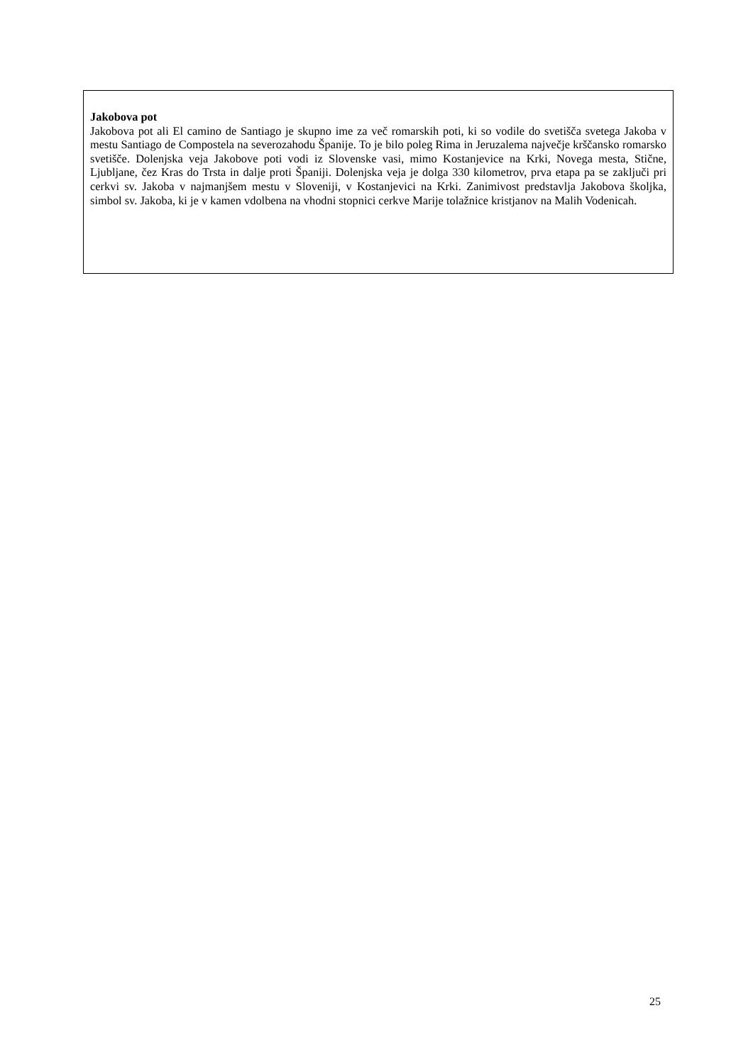Jakobova pot
Jakobova pot ali El camino de Santiago je skupno ime za več romarskih poti, ki so vodile do svetišča svetega Jakoba v mestu Santiago de Compostela na severozahodu Španije. To je bilo poleg Rima in Jeruzalema največje krščansko romarsko svetišče. Dolenjska veja Jakobove poti vodi iz Slovenske vasi, mimo Kostanjevice na Krki, Novega mesta, Stične, Ljubljane, čez Kras do Trsta in dalje proti Španiji. Dolenjska veja je dolga 330 kilometrov, prva etapa pa se zaključi pri cerkvi sv. Jakoba v najmanjšem mestu v Sloveniji, v Kostanjevici na Krki. Zanimivost predstavlja Jakobova školjka, simbol sv. Jakoba, ki je v kamen vdolbena na vhodni stopnici cerkve Marije tolažnice kristjanov na Malih Vodenicah.
25